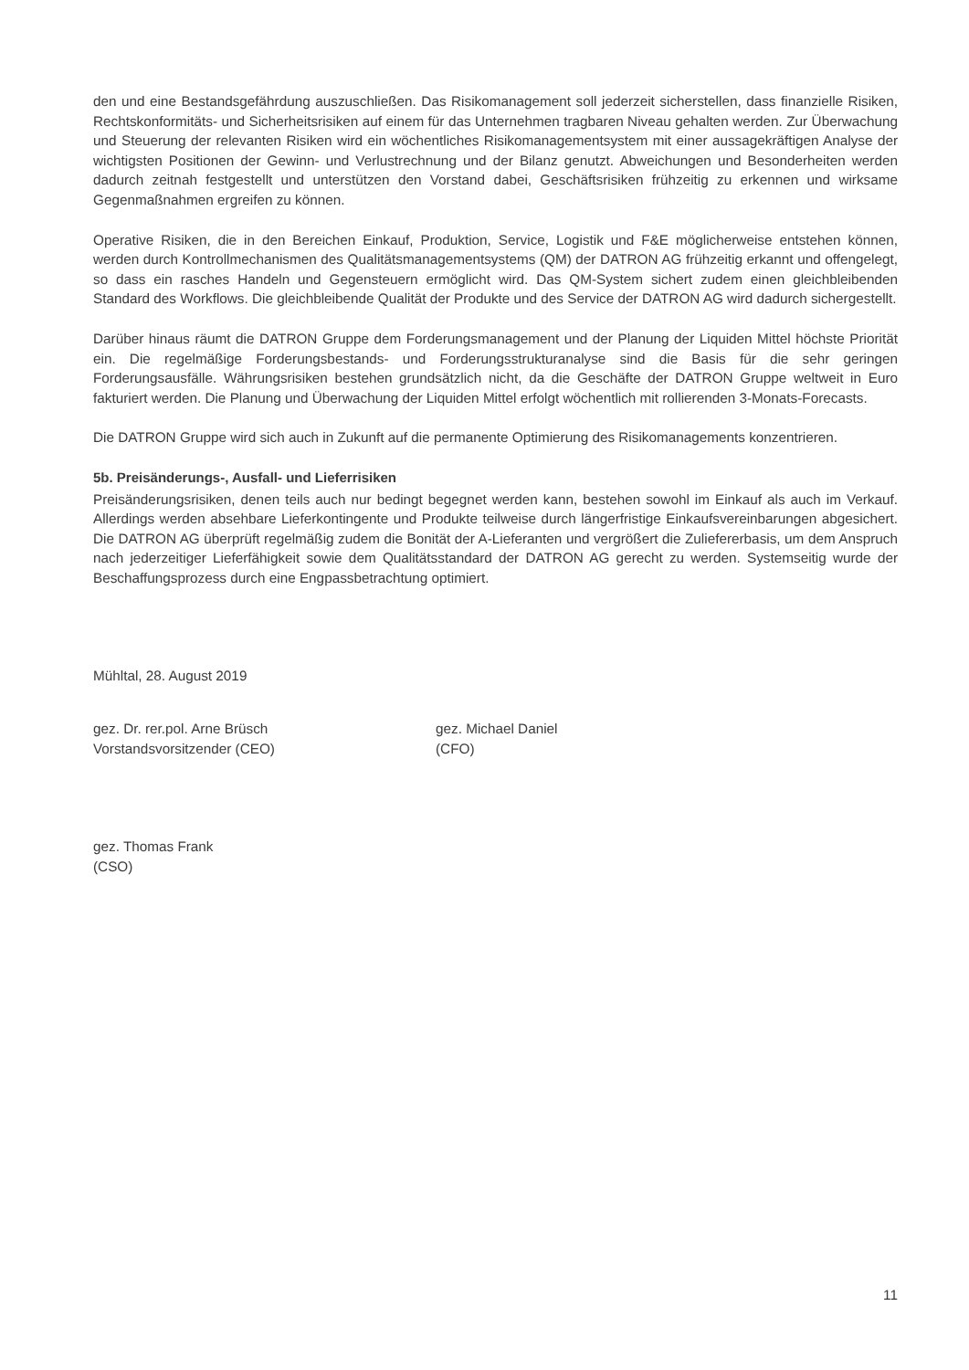den und eine Bestandsgefährdung auszuschließen. Das Risikomanagement soll jederzeit sicherstellen, dass finanzielle Risiken, Rechtskonformitäts- und Sicherheitsrisiken auf einem für das Unternehmen tragbaren Niveau gehalten werden. Zur Überwachung und Steuerung der relevanten Risiken wird ein wöchentliches Risikomanagementsystem mit einer aussagekräftigen Analyse der wichtigsten Positionen der Gewinn- und Verlustrechnung und der Bilanz genutzt. Abweichungen und Besonderheiten werden dadurch zeitnah festgestellt und unterstützen den Vorstand dabei, Geschäftsrisiken frühzeitig zu erkennen und wirksame Gegenmaßnahmen ergreifen zu können.
Operative Risiken, die in den Bereichen Einkauf, Produktion, Service, Logistik und F&E möglicherweise entstehen können, werden durch Kontrollmechanismen des Qualitätsmanagementsystems (QM) der DATRON AG frühzeitig erkannt und offengelegt, so dass ein rasches Handeln und Gegensteuern ermöglicht wird. Das QM-System sichert zudem einen gleichbleibenden Standard des Workflows. Die gleichbleibende Qualität der Produkte und des Service der DATRON AG wird dadurch sichergestellt.
Darüber hinaus räumt die DATRON Gruppe dem Forderungsmanagement und der Planung der Liquiden Mittel höchste Priorität ein. Die regelmäßige Forderungsbestands- und Forderungsstrukturanalyse sind die Basis für die sehr geringen Forderungsausfälle. Währungsrisiken bestehen grundsätzlich nicht, da die Geschäfte der DATRON Gruppe weltweit in Euro fakturiert werden. Die Planung und Überwachung der Liquiden Mittel erfolgt wöchentlich mit rollierenden 3-Monats-Forecasts.
Die DATRON Gruppe wird sich auch in Zukunft auf die permanente Optimierung des Risikomanagements konzentrieren.
5b. Preisänderungs-, Ausfall- und Lieferrisiken
Preisänderungsrisiken, denen teils auch nur bedingt begegnet werden kann, bestehen sowohl im Einkauf als auch im Verkauf. Allerdings werden absehbare Lieferkontingente und Produkte teilweise durch längerfristige Einkaufsvereinbarungen abgesichert. Die DATRON AG überprüft regelmäßig zudem die Bonität der A-Lieferanten und vergrößert die Zuliefererbasis, um dem Anspruch nach jederzeitiger Lieferfähigkeit sowie dem Qualitätsstandard der DATRON AG gerecht zu werden. Systemseitig wurde der Beschaffungsprozess durch eine Engpassbetrachtung optimiert.
Mühltal, 28. August 2019
gez. Dr. rer.pol. Arne Brüsch
Vorstandsvorsitzender (CEO)
gez. Michael Daniel
(CFO)
gez. Thomas Frank
(CSO)
11